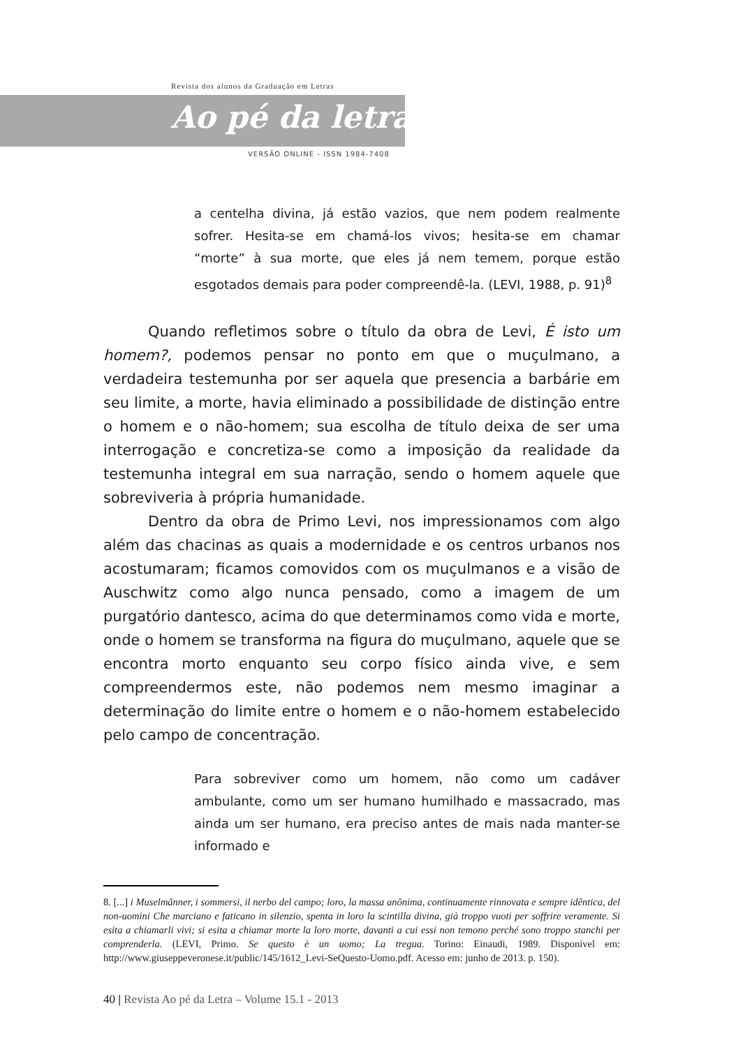Revista dos alunos da Graduação em Letras
Ao pé da letra
VERSÃO ONLINE - ISSN 1984-7408
a centelha divina, já estão vazios, que nem podem realmente sofrer. Hesita-se em chamá-los vivos; hesita-se em chamar “morte” à sua morte, que eles já nem temem, porque estão esgotados demais para poder compreendê-la. (LEVI, 1988, p. 91)<sup>8</sup>
Quando refletimos sobre o título da obra de Levi, É isto um homem?, podemos pensar no ponto em que o muçulmano, a verdadeira testemunha por ser aquela que presencia a barbárie em seu limite, a morte, havia eliminado a possibilidade de distinção entre o homem e o não-homem; sua escolha de título deixa de ser uma interrogação e concretiza-se como a imposição da realidade da testemunha integral em sua narração, sendo o homem aquele que sobreviveria à própria humanidade.
Dentro da obra de Primo Levi, nos impressionamos com algo além das chacinas as quais a modernidade e os centros urbanos nos acostumaram; ficamos comovidos com os muçulmanos e a visão de Auschwitz como algo nunca pensado, como a imagem de um purgatório dantesco, acima do que determinamos como vida e morte, onde o homem se transforma na figura do muçulmano, aquele que se encontra morto enquanto seu corpo físico ainda vive, e sem compreendermos este, não podemos nem mesmo imaginar a determinação do limite entre o homem e o não-homem estabelecido pelo campo de concentração.
Para sobreviver como um homem, não como um cadáver ambulante, como um ser humano humilhado e massacrado, mas ainda um ser humano, era preciso antes de mais nada manter-se informado e
8. [...] i Muselmãnner, i sommersi, il nerbo del campo; loro, la massa anônima, continuamente rinnovata e sempre idêntica, del non-uomini Che marciano e faticano in silenzio, spenta in loro la scintilla divina, già troppo vuoti per soffrire veramente. Si esita a chiamarli vivi; si esita a chiamar morte la loro morte, davanti a cui essi non temono perché sono troppo stanchi per comprenderla. (LEVI, Primo. Se questo è un uomo; La tregua. Torino: Einaudi, 1989. Disponível em: http://www.giuseppeveronese.it/public/145/1612_Levi-SeQuesto-Uomo.pdf. Acesso em: junho de 2013. p. 150).
40 | Revista Ao pé da Letra – Volume 15.1 - 2013